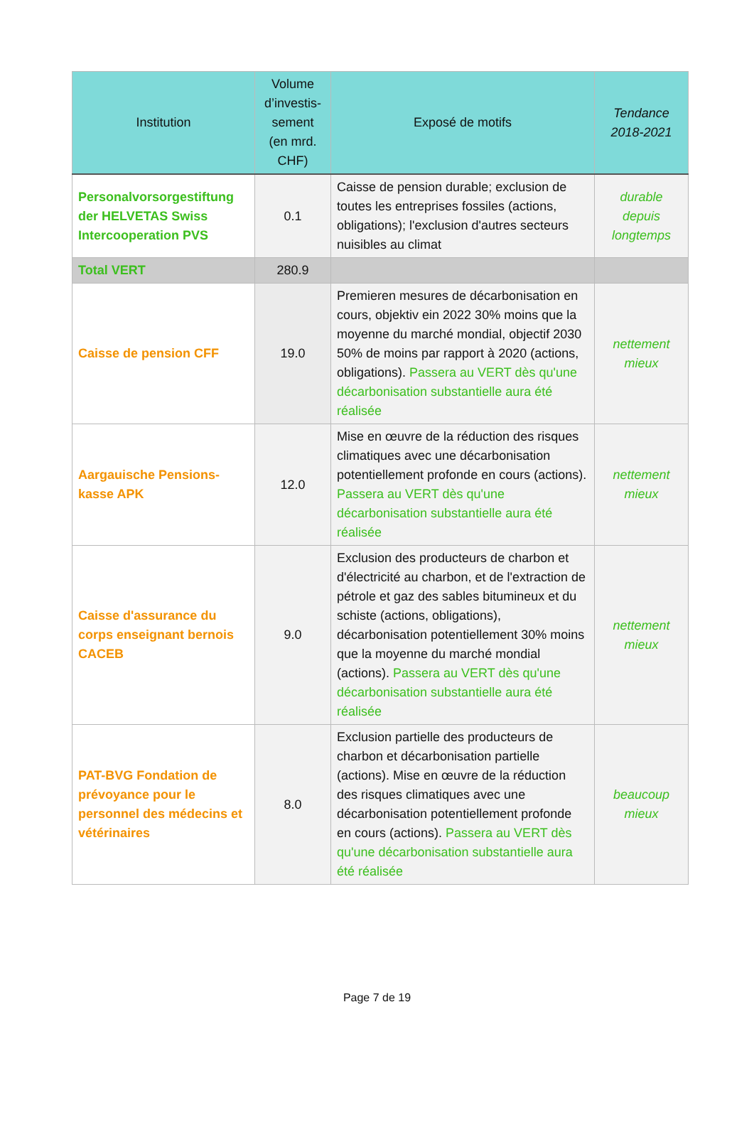| Institution | Volume d’investis-sement (en mrd. CHF) | Exposé de motifs | Tendance 2018-2021 |
| --- | --- | --- | --- |
| Personalvorsorgestiftung der HELVETAS Swiss Intercooperation PVS | 0.1 | Caisse de pension durable; exclusion de toutes les entreprises fossiles (actions, obligations); l'exclusion d'autres secteurs nuisibles au climat | durable depuis longtemps |
| Total VERT | 280.9 | | |
| Caisse de pension CFF | 19.0 | Premieren mesures de décarbonisation en cours, objektiv ein 2022 30% moins que la moyenne du marché mondial, objectif 2030 50% de moins par rapport à 2020 (actions, obligations). Passera au VERT dès qu'une décarbonisation substantielle aura été réalisée | nettement mieux |
| Aargauische Pensions-kasse APK | 12.0 | Mise en œuvre de la réduction des risques climatiques avec une décarbonisation potentiellement profonde en cours (actions). Passera au VERT dès qu'une décarbonisation substantielle aura été réalisée | nettement mieux |
| Caisse d'assurance du corps enseignant bernois CACEB | 9.0 | Exclusion des producteurs de charbon et d'électricité au charbon, et de l'extraction de pétrole et gaz des sables bitumineux et du schiste (actions, obligations), décarbonisation potentiellement 30% moins que la moyenne du marché mondial (actions). Passera au VERT dès qu'une décarbonisation substantielle aura été réalisée | nettement mieux |
| PAT-BVG Fondation de prévoyance pour le personnel des médecins et vétérinaires | 8.0 | Exclusion partielle des producteurs de charbon et décarbonisation partielle (actions). Mise en œuvre de la réduction des risques climatiques avec une décarbonisation potentiellement profonde en cours (actions). Passera au VERT dès qu'une décarbonisation substantielle aura été réalisée | beaucoup mieux |
Page 7 de 19